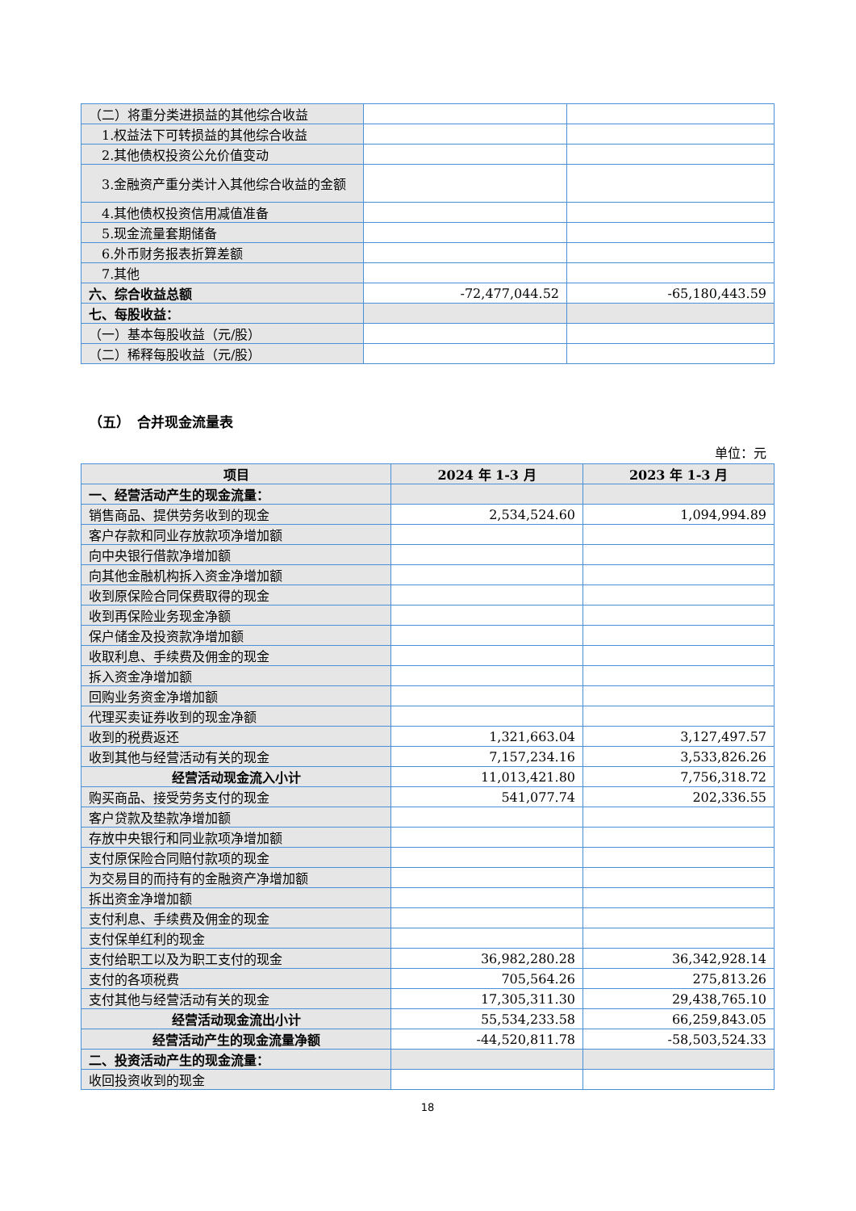| （二）将重分类进损益的其他综合收益 | | |
| 1.权益法下可转损益的其他综合收益 | | |
| 2.其他债权投资公允价值变动 | | |
| 3.金融资产重分类计入其他综合收益的金额 | | |
| 4.其他债权投资信用减值准备 | | |
| 5.现金流量套期储备 | | |
| 6.外币财务报表折算差额 | | |
| 7.其他 | | |
| 六、综合收益总额 | -72,477,044.52 | -65,180,443.59 |
| 七、每股收益： | | |
| （一）基本每股收益（元/股） | | |
| （二）稀释每股收益（元/股） | | |
（五）　合并现金流量表
单位：元
| 项目 | 2024 年 1-3 月 | 2023 年 1-3 月 |
| --- | --- | --- |
| 一、经营活动产生的现金流量： | | |
| 销售商品、提供劳务收到的现金 | 2,534,524.60 | 1,094,994.89 |
| 客户存款和同业存放款项净增加额 | | |
| 向中央银行借款净增加额 | | |
| 向其他金融机构拆入资金净增加额 | | |
| 收到原保险合同保费取得的现金 | | |
| 收到再保险业务现金净额 | | |
| 保户储金及投资款净增加额 | | |
| 收取利息、手续费及佣金的现金 | | |
| 拆入资金净增加额 | | |
| 回购业务资金净增加额 | | |
| 代理买卖证券收到的现金净额 | | |
| 收到的税费返还 | 1,321,663.04 | 3,127,497.57 |
| 收到其他与经营活动有关的现金 | 7,157,234.16 | 3,533,826.26 |
| 经营活动现金流入小计 | 11,013,421.80 | 7,756,318.72 |
| 购买商品、接受劳务支付的现金 | 541,077.74 | 202,336.55 |
| 客户贷款及垫款净增加额 | | |
| 存放中央银行和同业款项净增加额 | | |
| 支付原保险合同赔付款项的现金 | | |
| 为交易目的而持有的金融资产净增加额 | | |
| 拆出资金净增加额 | | |
| 支付利息、手续费及佣金的现金 | | |
| 支付保单红利的现金 | | |
| 支付给职工以及为职工支付的现金 | 36,982,280.28 | 36,342,928.14 |
| 支付的各项税费 | 705,564.26 | 275,813.26 |
| 支付其他与经营活动有关的现金 | 17,305,311.30 | 29,438,765.10 |
| 经营活动现金流出小计 | 55,534,233.58 | 66,259,843.05 |
| 经营活动产生的现金流量净额 | -44,520,811.78 | -58,503,524.33 |
| 二、投资活动产生的现金流量： | | |
| 收回投资收到的现金 | | |
18